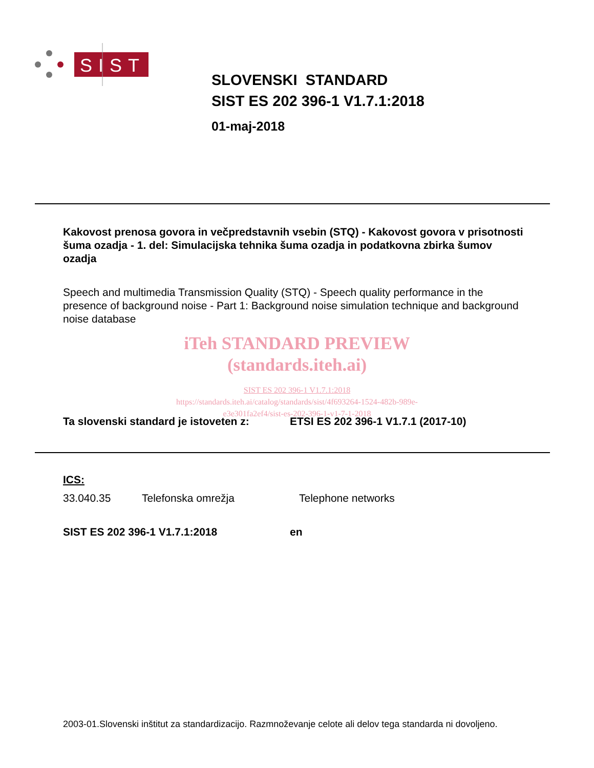SIST
SLOVENSKI STANDARD
SIST ES 202 396-1 V1.7.1:2018
01-maj-2018
Kakovost prenosa govora in večpredstavnih vsebin (STQ) - Kakovost govora v prisotnosti šuma ozadja - 1. del: Simulacijska tehnika šuma ozadja in podatkovna zbirka šumov ozadja
Speech and multimedia Transmission Quality (STQ) - Speech quality performance in the presence of background noise - Part 1: Background noise simulation technique and background noise database
iTeh STANDARD PREVIEW
(standards.iteh.ai)
SIST ES 202 396-1 V1.7.1:2018
https://standards.iteh.ai/catalog/standards/sist/4f693264-1524-482b-989e-
e3e301fa2ef4/sist-es-202-396-1-v1-7-1-2018
Ta slovenski standard je istoveten z: ETSI ES 202 396-1 V1.7.1 (2017-10)
ICS:
33.040.35 Telefonska omrežja Telephone networks
SIST ES 202 396-1 V1.7.1:2018 en
2003-01.Slovenski inštitut za standardizacijo. Razmnoževanje celote ali delov tega standarda ni dovoljeno.